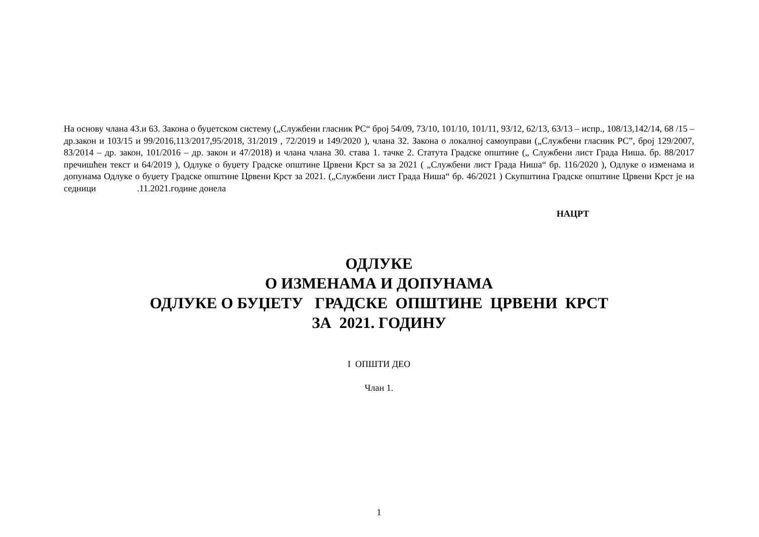На основу члана 43.и 63. Закона о буџетском систему („Службени гласник РС“ број 54/09, 73/10, 101/10, 101/11, 93/12, 62/13, 63/13 – испр., 108/13,142/14, 68 /15 – др.закон и 103/15 и 99/2016,113/2017,95/2018, 31/2019 , 72/2019 и 149/2020 ), члана 32. Закона о локалној самоуправи („Службени гласник РС”, број 129/2007, 83/2014 – др. закон, 101/2016 – др. закон и 47/2018) и члана члана 30. става 1. тачке 2. Статута Градске општине („ Службени лист Града Ниша. бр. 88/2017 пречишћен текст и 64/2019 ), Одлуке о буџету Градске општине Црвени Крст sa за 2021 ( „Службени лист Града Ниша“ бр. 116/2020 ), Одлуке о изменама и допунама Одлуке о буџету Градске општине Црвени Крст за 2021. („Службени лист Града Ниша“ бр. 46/2021 ) Скупштина Градске општине Црвени Крст је на седници .11.2021.године донела
НАЦРТ
ОДЛУКЕ
О ИЗМЕНАМА И ДОПУНАМА
ОДЛУКЕ О БУЏЕТУ ГРАДСКЕ ОПШТИНЕ ЦРВЕНИ КРСТ
ЗА 2021. ГОДИНУ
I ОПШТИ ДЕО
Члан 1.
1